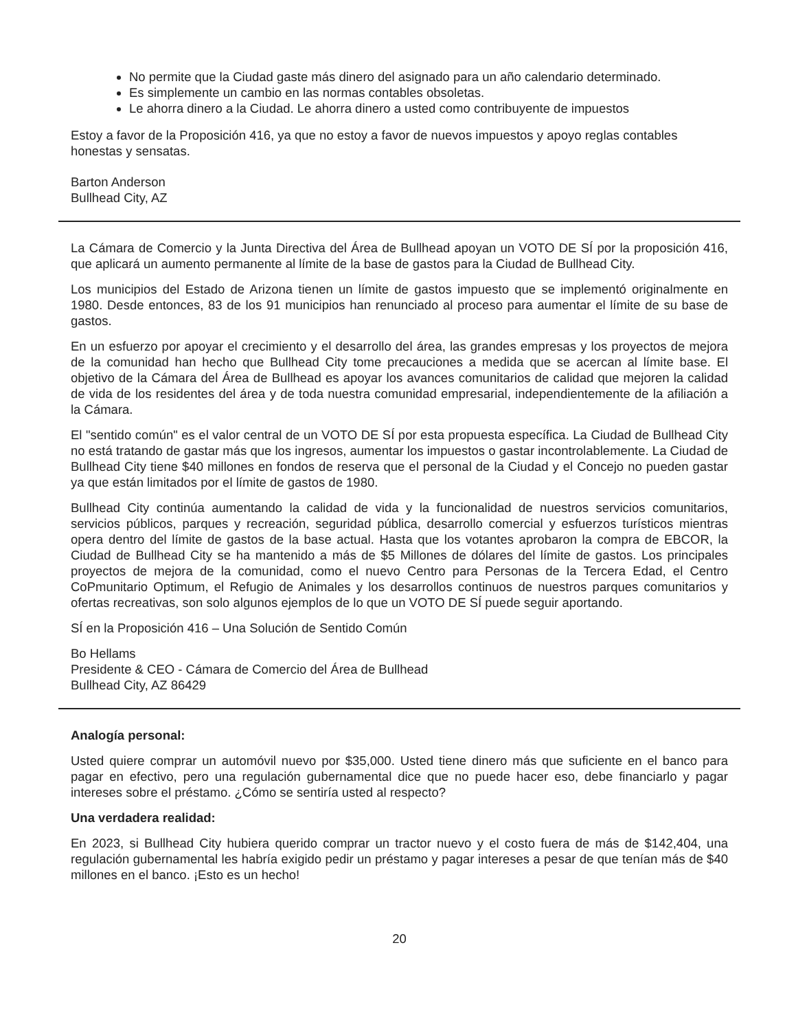No permite que la Ciudad gaste más dinero del asignado para un año calendario determinado.
Es simplemente un cambio en las normas contables obsoletas.
Le ahorra dinero a la Ciudad. Le ahorra dinero a usted como contribuyente de impuestos
Estoy a favor de la Proposición 416, ya que no estoy a favor de nuevos impuestos y apoyo reglas contables honestas y sensatas.
Barton Anderson
Bullhead City, AZ
La Cámara de Comercio y la Junta Directiva del Área de Bullhead apoyan un VOTO DE SÍ por la proposición 416, que aplicará un aumento permanente al límite de la base de gastos para la Ciudad de Bullhead City.
Los municipios del Estado de Arizona tienen un límite de gastos impuesto que se implementó originalmente en 1980. Desde entonces, 83 de los 91 municipios han renunciado al proceso para aumentar el límite de su base de gastos.
En un esfuerzo por apoyar el crecimiento y el desarrollo del área, las grandes empresas y los proyectos de mejora de la comunidad han hecho que Bullhead City tome precauciones a medida que se acercan al límite base. El objetivo de la Cámara del Área de Bullhead es apoyar los avances comunitarios de calidad que mejoren la calidad de vida de los residentes del área y de toda nuestra comunidad empresarial, independientemente de la afiliación a la Cámara.
El "sentido común" es el valor central de un VOTO DE SÍ por esta propuesta específica. La Ciudad de Bullhead City no está tratando de gastar más que los ingresos, aumentar los impuestos o gastar incontrolablemente. La Ciudad de Bullhead City tiene $40 millones en fondos de reserva que el personal de la Ciudad y el Concejo no pueden gastar ya que están limitados por el límite de gastos de 1980.
Bullhead City continúa aumentando la calidad de vida y la funcionalidad de nuestros servicios comunitarios, servicios públicos, parques y recreación, seguridad pública, desarrollo comercial y esfuerzos turísticos mientras opera dentro del límite de gastos de la base actual. Hasta que los votantes aprobaron la compra de EBCOR, la Ciudad de Bullhead City se ha mantenido a más de $5 Millones de dólares del límite de gastos. Los principales proyectos de mejora de la comunidad, como el nuevo Centro para Personas de la Tercera Edad, el Centro CoPmunitario Optimum, el Refugio de Animales y los desarrollos continuos de nuestros parques comunitarios y ofertas recreativas, son solo algunos ejemplos de lo que un VOTO DE SÍ puede seguir aportando.
SÍ en la Proposición 416 – Una Solución de Sentido Común
Bo Hellams
Presidente & CEO - Cámara de Comercio del Área de Bullhead
Bullhead City, AZ 86429
Analogía personal:
Usted quiere comprar un automóvil nuevo por $35,000. Usted tiene dinero más que suficiente en el banco para pagar en efectivo, pero una regulación gubernamental dice que no puede hacer eso, debe financiarlo y pagar intereses sobre el préstamo. ¿Cómo se sentiría usted al respecto?
Una verdadera realidad:
En 2023, si Bullhead City hubiera querido comprar un tractor nuevo y el costo fuera de más de $142,404, una regulación gubernamental les habría exigido pedir un préstamo y pagar intereses a pesar de que tenían más de $40 millones en el banco. ¡Esto es un hecho!
20